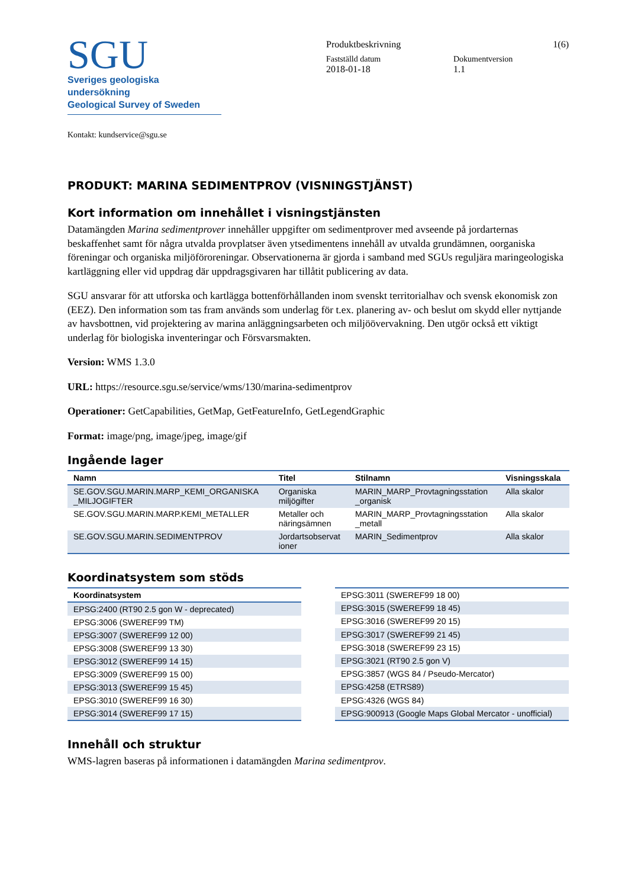SGU
Sveriges geologiska undersökning
Geological Survey of Sweden
Produktbeskrivning 1(6)
Fastställd datum Dokumentversion
2018-01-18 1.1
Kontakt: kundservice@sgu.se
PRODUKT: MARINA SEDIMENTPROV (VISNINGSTJÄNST)
Kort information om innehållet i visningstjänsten
Datamängden Marina sedimentprover innehåller uppgifter om sedimentprover med avseende på jordarternas beskaffenhet samt för några utvalda provplatser även ytsedimentens innehåll av utvalda grundämnen, oorganiska föreningar och organiska miljöföroreningar. Observationerna är gjorda i samband med SGUs reguljära maringeologiska kartläggning eller vid uppdrag där uppdragsgivaren har tillåtit publicering av data.
SGU ansvarar för att utforska och kartlägga bottenförhållanden inom svenskt territorialhav och svensk ekonomisk zon (EEZ). Den information som tas fram används som underlag för t.ex. planering av- och beslut om skydd eller nyttjande av havsbottnen, vid projektering av marina anläggningsarbeten och miljöövervakning. Den utgör också ett viktigt underlag för biologiska inventeringar och Försvarsmakten.
Version: WMS 1.3.0
URL: https://resource.sgu.se/service/wms/130/marina-sedimentprov
Operationer: GetCapabilities, GetMap, GetFeatureInfo, GetLegendGraphic
Format: image/png, image/jpeg, image/gif
Ingående lager
| Namn | Titel | Stilnamn | Visningsskala |
| --- | --- | --- | --- |
| SE.GOV.SGU.MARIN.MARP_KEMI_ORGANISKA _MILJOGIFTER | Organiska miljögifter | MARIN_MARP_Provtagningsstation _organisk | Alla skalor |
| SE.GOV.SGU.MARIN.MARP.KEMI_METALLER | Metaller och näringsämnen | MARIN_MARP_Provtagningsstation _metall | Alla skalor |
| SE.GOV.SGU.MARIN.SEDIMENTPROV | Jordartsobservat ioner | MARIN_Sedimentprov | Alla skalor |
Koordinatsystem som stöds
| Koordinatsystem |
| --- |
| EPSG:2400 (RT90 2.5 gon W - deprecated) |
| EPSG:3006 (SWEREF99 TM) |
| EPSG:3007 (SWEREF99 12 00) |
| EPSG:3008 (SWEREF99 13 30) |
| EPSG:3012 (SWEREF99 14 15) |
| EPSG:3009 (SWEREF99 15 00) |
| EPSG:3013 (SWEREF99 15 45) |
| EPSG:3010 (SWEREF99 16 30) |
| EPSG:3014 (SWEREF99 17 15) |
| EPSG:3011 (SWEREF99 18 00) |
| EPSG:3015 (SWEREF99 18 45) |
| EPSG:3016 (SWEREF99 20 15) |
| EPSG:3017 (SWEREF99 21 45) |
| EPSG:3018 (SWEREF99 23 15) |
| EPSG:3021 (RT90 2.5 gon V) |
| EPSG:3857 (WGS 84 / Pseudo-Mercator) |
| EPSG:4258 (ETRS89) |
| EPSG:4326 (WGS 84) |
| EPSG:900913 (Google Maps Global Mercator - unofficial) |
Innehåll och struktur
WMS-lagren baseras på informationen i datamängden Marina sedimentprov.